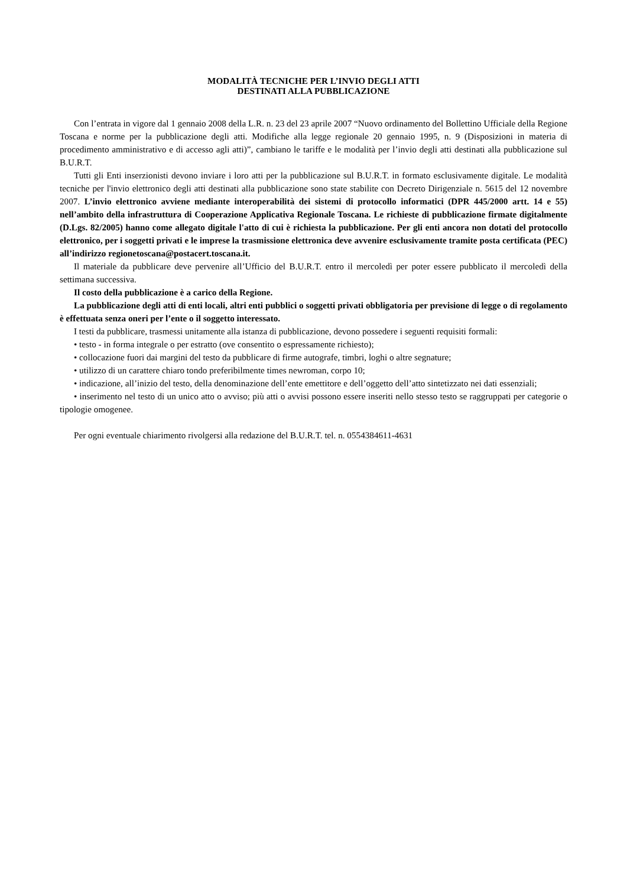MODALITÀ TECNICHE PER L’INVIO DEGLI ATTI
DESTINATI ALLA PUBBLICAZIONE
Con l’entrata in vigore dal 1 gennaio 2008 della L.R. n. 23 del 23 aprile 2007 “Nuovo ordinamento del Bollettino Ufficiale della Regione Toscana e norme per la pubblicazione degli atti. Modifiche alla legge regionale 20 gennaio 1995, n. 9 (Disposizioni in materia di procedimento amministrativo e di accesso agli atti)”, cambiano le tariffe e le modalità per l’invio degli atti destinati alla pubblicazione sul B.U.R.T.
Tutti gli Enti inserzionisti devono inviare i loro atti per la pubblicazione sul B.U.R.T. in formato esclusivamente digitale. Le modalità tecniche per l'invio elettronico degli atti destinati alla pubblicazione sono state stabilite con Decreto Dirigenziale n. 5615 del 12 novembre 2007. L’invio elettronico avviene mediante interoperabilità dei sistemi di protocollo informatici (DPR 445/2000 artt. 14 e 55) nell’ambito della infrastruttura di Cooperazione Applicativa Regionale Toscana. Le richieste di pubblicazione firmate digitalmente (D.Lgs. 82/2005) hanno come allegato digitale l'atto di cui è richiesta la pubblicazione. Per gli enti ancora non dotati del protocollo elettronico, per i soggetti privati e le imprese la trasmissione elettronica deve avvenire esclusivamente tramite posta certificata (PEC) all’indirizzo regionetoscana@postacert.toscana.it.
Il materiale da pubblicare deve pervenire all’Ufficio del B.U.R.T. entro il mercoledì per poter essere pubblicato il mercoledì della settimana successiva.
Il costo della pubblicazione è a carico della Regione.
La pubblicazione degli atti di enti locali, altri enti pubblici o soggetti privati obbligatoria per previsione di legge o di regolamento è effettuata senza oneri per l’ente o il soggetto interessato.
I testi da pubblicare, trasmessi unitamente alla istanza di pubblicazione, devono possedere i seguenti requisiti formali:
• testo - in forma integrale o per estratto (ove consentito o espressamente richiesto);
• collocazione fuori dai margini del testo da pubblicare di firme autografe, timbri, loghi o altre segnature;
• utilizzo di un carattere chiaro tondo preferibilmente times newroman, corpo 10;
• indicazione, all’inizio del testo, della denominazione dell’ente emettitore e dell’oggetto dell’atto sintetizzato nei dati essenziali;
• inserimento nel testo di un unico atto o avviso; più atti o avvisi possono essere inseriti nello stesso testo se raggruppati per categorie o tipologie omogenee.
Per ogni eventuale chiarimento rivolgersi alla redazione del B.U.R.T. tel. n. 0554384611-4631